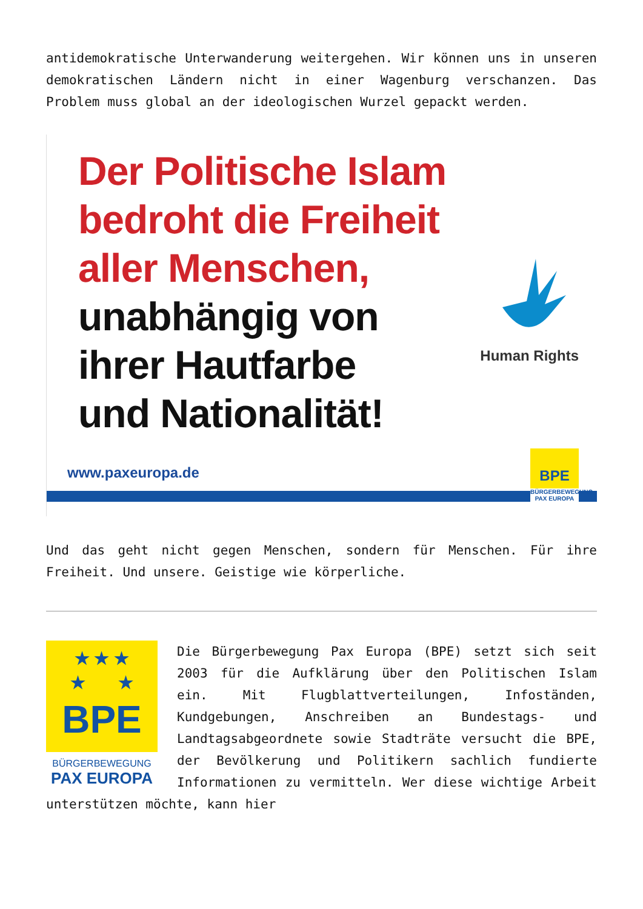antidemokratische Unterwanderung weitergehen. Wir können uns in unseren demokratischen Ländern nicht in einer Wagenburg verschanzen. Das Problem muss global an der ideologischen Wurzel gepackt werden.
Der Politische Islam
bedroht die Freiheit
aller Menschen,
unabhängig von
ihrer Hautfarbe
und Nationalität!
Human Rights
www.paxeuropa.de
BPE
BÜRGERBEWEGUNG
PAX EUROPA
Und das geht nicht gegen Menschen, sondern für Menschen. Für ihre Freiheit. Und unsere. Geistige wie körperliche.
★ ★ ★
★ ★
BPE
BÜRGERBEWEGUNG
PAX EUROPA
Die Bürgerbewegung Pax Europa (BPE) setzt sich seit 2003 für die Aufklärung über den Politischen Islam ein. Mit Flugblattverteilungen, Infoständen, Kundgebungen, Anschreiben an Bundestags- und Landtagsabgeordnete sowie Stadträte versucht die BPE, der Bevölkerung und Politikern sachlich fundierte Informationen zu vermitteln. Wer diese wichtige Arbeit unterstützen möchte, kann hier